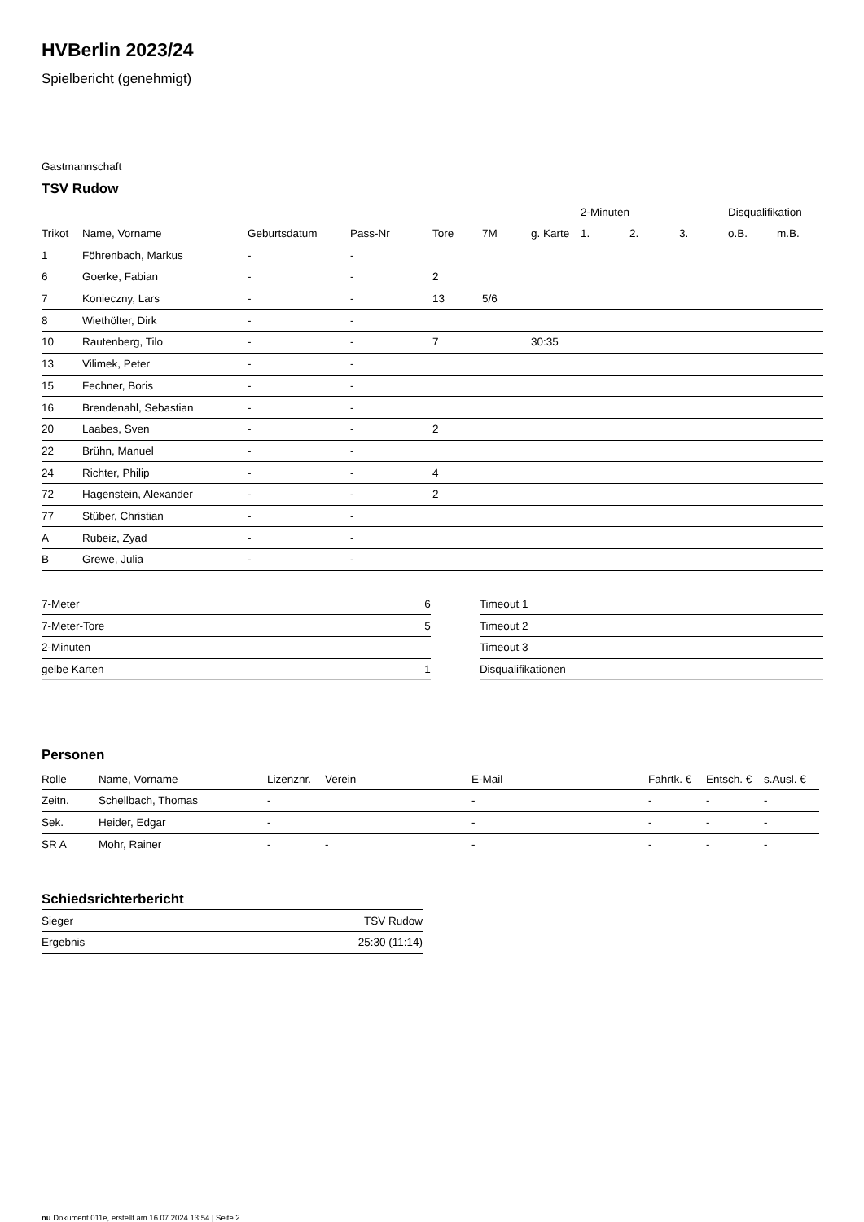HVBerlin 2023/24
Spielbericht (genehmigt)
Gastmannschaft
TSV Rudow
| | | | | | | | 2-Minuten | | | Disqualifikation | |
| --- | --- | --- | --- | --- | --- | --- | --- | --- | --- | --- | --- |
| Trikot | Name, Vorname | Geburtsdatum | Pass-Nr | Tore | 7M | g. Karte | 1. | 2. | 3. | o.B. | m.B. |
| 1 | Föhrenbach, Markus | - | - | | | | | | | | |
| 6 | Goerke, Fabian | - | - | 2 | | | | | | | |
| 7 | Konieczny, Lars | - | - | 13 | 5/6 | | | | | | |
| 8 | Wiethölter, Dirk | - | - | | | | | | | | |
| 10 | Rautenberg, Tilo | - | - | 7 | | 30:35 | | | | | |
| 13 | Vilimek, Peter | - | - | | | | | | | | |
| 15 | Fechner, Boris | - | - | | | | | | | | |
| 16 | Brendenahl, Sebastian | - | - | | | | | | | | |
| 20 | Laabes, Sven | - | - | 2 | | | | | | | |
| 22 | Brühn, Manuel | - | - | | | | | | | | |
| 24 | Richter, Philip | - | - | 4 | | | | | | | |
| 72 | Hagenstein, Alexander | - | - | 2 | | | | | | | |
| 77 | Stüber, Christian | - | - | | | | | | | | |
| A | Rubeiz, Zyad | - | - | | | | | | | | |
| B | Grewe, Julia | - | - | | | | | | | | |
| 7-Meter | 6 |
| 7-Meter-Tore | 5 |
| 2-Minuten | |
| gelbe Karten | 1 |
| Timeout 1 |
| Timeout 2 |
| Timeout 3 |
| Disqualifikationen |
Personen
| Rolle | Name, Vorname | Lizenznr. | Verein | E-Mail | Fahrtk. € | Entsch. € | s.Ausl. € |
| --- | --- | --- | --- | --- | --- | --- | --- |
| Zeitn. | Schellbach, Thomas | - | | - | - | - | - |
| Sek. | Heider, Edgar | - | | - | - | - | - |
| SR A | Mohr, Rainer | - | - | - | - | - | - |
Schiedsrichterbericht
| Sieger | TSV Rudow |
| Ergebnis | 25:30 (11:14) |
nu.Dokument 011e, erstellt am 16.07.2024 13:54 | Seite 2